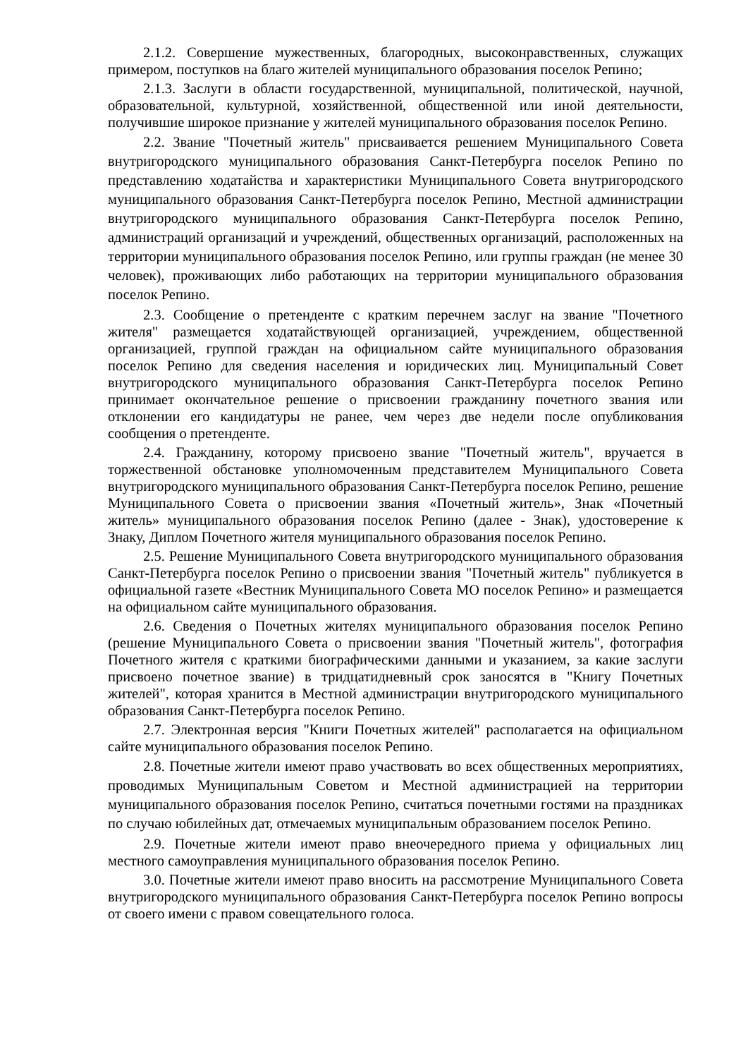2.1.2. Совершение мужественных, благородных, высоконравственных, служащих примером, поступков на благо жителей муниципального образования поселок Репино;
2.1.3. Заслуги в области государственной, муниципальной, политической, научной, образовательной, культурной, хозяйственной, общественной или иной деятельности, получившие широкое признание у жителей муниципального образования поселок Репино.
2.2. Звание "Почетный житель" присваивается решением Муниципального Совета внутригородского муниципального образования Санкт-Петербурга поселок Репино по представлению ходатайства и характеристики Муниципального Совета внутригородского муниципального образования Санкт-Петербурга поселок Репино, Местной администрации внутригородского муниципального образования Санкт-Петербурга поселок Репино, администраций организаций и учреждений, общественных организаций, расположенных на территории муниципального образования поселок Репино, или группы граждан (не менее 30 человек), проживающих либо работающих на территории муниципального образования поселок Репино.
2.3. Сообщение о претенденте с кратким перечнем заслуг на звание "Почетного жителя" размещается ходатайствующей организацией, учреждением, общественной организацией, группой граждан на официальном сайте муниципального образования поселок Репино для сведения населения и юридических лиц. Муниципальный Совет внутригородского муниципального образования Санкт-Петербурга поселок Репино принимает окончательное решение о присвоении гражданину почетного звания или отклонении его кандидатуры не ранее, чем через две недели после опубликования сообщения о претенденте.
2.4. Гражданину, которому присвоено звание "Почетный житель", вручается в торжественной обстановке уполномоченным представителем Муниципального Совета внутригородского муниципального образования Санкт-Петербурга поселок Репино, решение Муниципального Совета о присвоении звания «Почетный житель», Знак «Почетный житель» муниципального образования поселок Репино (далее - Знак), удостоверение к Знаку, Диплом Почетного жителя муниципального образования поселок Репино.
2.5. Решение Муниципального Совета внутригородского муниципального образования Санкт-Петербурга поселок Репино о присвоении звания "Почетный житель" публикуется в официальной газете «Вестник Муниципального Совета МО поселок Репино» и размещается на официальном сайте муниципального образования.
2.6. Сведения о Почетных жителях муниципального образования поселок Репино (решение Муниципального Совета о присвоении звания "Почетный житель", фотография Почетного жителя с краткими биографическими данными и указанием, за какие заслуги присвоено почетное звание) в тридцатидневный срок заносятся в "Книгу Почетных жителей", которая хранится в Местной администрации внутригородского муниципального образования Санкт-Петербурга поселок Репино.
2.7. Электронная версия "Книги Почетных жителей" располагается на официальном сайте муниципального образования поселок Репино.
2.8. Почетные жители имеют право участвовать во всех общественных мероприятиях, проводимых Муниципальным Советом и Местной администрацией на территории муниципального образования поселок Репино, считаться почетными гостями на праздниках по случаю юбилейных дат, отмечаемых муниципальным образованием поселок Репино.
2.9. Почетные жители имеют право внеочередного приема у официальных лиц местного самоуправления муниципального образования поселок Репино.
3.0. Почетные жители имеют право вносить на рассмотрение Муниципального Совета внутригородского муниципального образования Санкт-Петербурга поселок Репино вопросы от своего имени с правом совещательного голоса.